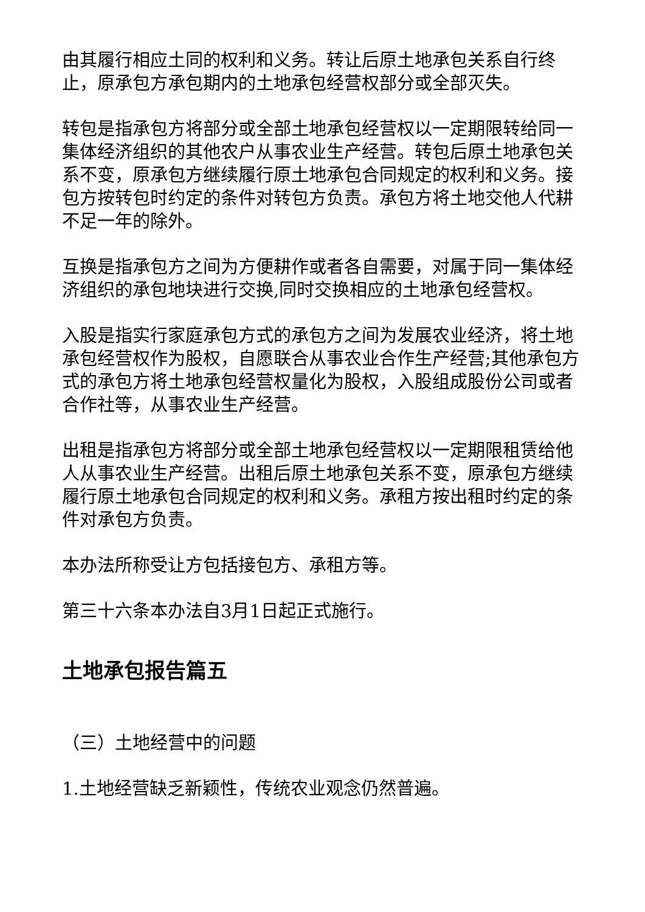由其履行相应土同的权利和义务。转让后原土地承包关系自行终止，原承包方承包期内的土地承包经营权部分或全部灭失。
转包是指承包方将部分或全部土地承包经营权以一定期限转给同一集体经济组织的其他农户从事农业生产经营。转包后原土地承包关系不变，原承包方继续履行原土地承包合同规定的权利和义务。接包方按转包时约定的条件对转包方负责。承包方将土地交他人代耕不足一年的除外。
互换是指承包方之间为方便耕作或者各自需要，对属于同一集体经济组织的承包地块进行交换,同时交换相应的土地承包经营权。
入股是指实行家庭承包方式的承包方之间为发展农业经济，将土地承包经营权作为股权，自愿联合从事农业合作生产经营;其他承包方式的承包方将土地承包经营权量化为股权，入股组成股份公司或者合作社等，从事农业生产经营。
出租是指承包方将部分或全部土地承包经营权以一定期限租赁给他人从事农业生产经营。出租后原土地承包关系不变，原承包方继续履行原土地承包合同规定的权利和义务。承租方按出租时约定的条件对承包方负责。
本办法所称受让方包括接包方、承租方等。
第三十六条本办法自3月1日起正式施行。
土地承包报告篇五
（三）土地经营中的问题
1.土地经营缺乏新颖性，传统农业观念仍然普遍。